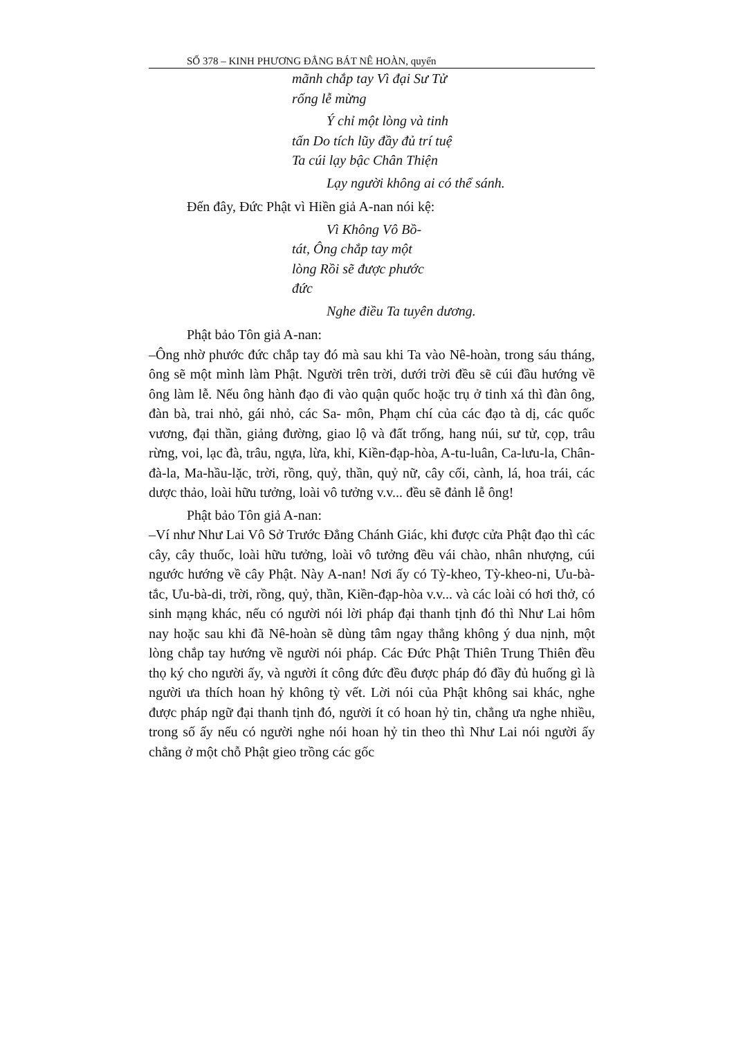SỐ 378 – KINH PHƯƠNG ĐẲNG BÁT NÊ HOÀN, quyển
mãnh chắp tay Vì đại Sư Tử rống lễ mừng
Ý chỉ một lòng và tinh tấn Do tích lũy đầy đủ trí tuệ Ta cúi lạy bậc Chân Thiện
Lạy người không ai có thể sánh.
Đến đây, Đức Phật vì Hiền giả A-nan nói kệ:
Vì Không Vô Bồ-tát, Ông chắp tay một lòng Rồi sẽ được phước đức
Nghe điều Ta tuyên dương.
Phật bảo Tôn giả A-nan:
–Ông nhờ phước đức chắp tay đó mà sau khi Ta vào Nê-hoàn, trong sáu tháng, ông sẽ một mình làm Phật. Người trên trời, dưới trời đều sẽ cúi đầu hướng về ông làm lễ. Nếu ông hành đạo đi vào quận quốc hoặc trụ ở tinh xá thì đàn ông, đàn bà, trai nhỏ, gái nhỏ, các Sa- môn, Phạm chí của các đạo tà dị, các quốc vương, đại thần, giảng đường, giao lộ và đất trống, hang núi, sư tử, cọp, trâu rừng, voi, lạc đà, trâu, ngựa, lừa, khỉ, Kiền-đạp-hòa, A-tu-luân, Ca-lưu-la, Chân-đà-la, Ma-hầu-lặc, trời, rồng, quỷ, thần, quỷ nữ, cây cối, cành, lá, hoa trái, các dược thảo, loài hữu tưởng, loài vô tưởng v.v... đều sẽ đảnh lễ ông!
Phật bảo Tôn giả A-nan:
–Ví như Như Lai Vô Sở Trước Đẳng Chánh Giác, khi được cửa Phật đạo thì các cây, cây thuốc, loài hữu tưởng, loài vô tưởng đều vái chào, nhân nhượng, cúi ngước hướng về cây Phật. Này A-nan! Nơi ấy có Tỳ-kheo, Tỳ-kheo-ni, Ưu-bà-tắc, Ưu-bà-di, trời, rồng, quỷ, thần, Kiền-đạp-hòa v.v... và các loài có hơi thở, có sinh mạng khác, nếu có người nói lời pháp đại thanh tịnh đó thì Như Lai hôm nay hoặc sau khi đã Nê-hoàn sẽ dùng tâm ngay thẳng không ý dua nịnh, một lòng chắp tay hướng về người nói pháp. Các Đức Phật Thiên Trung Thiên đều thọ ký cho người ấy, và người ít công đức đều được pháp đó đầy đủ huống gì là người ưa thích hoan hỷ không tỳ vết. Lời nói của Phật không sai khác, nghe được pháp ngữ đại thanh tịnh đó, người ít có hoan hỷ tin, chẳng ưa nghe nhiều, trong số ấy nếu có người nghe nói hoan hỷ tin theo thì Như Lai nói người ấy chẳng ở một chỗ Phật gieo trồng các gốc